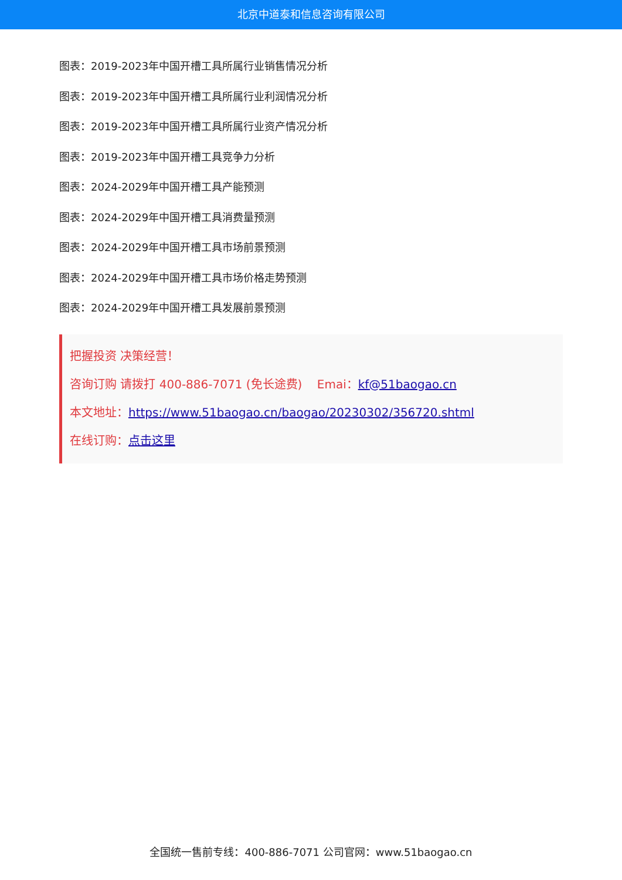北京中道泰和信息咨询有限公司
图表：2019-2023年中国开槽工具所属行业销售情况分析
图表：2019-2023年中国开槽工具所属行业利润情况分析
图表：2019-2023年中国开槽工具所属行业资产情况分析
图表：2019-2023年中国开槽工具竞争力分析
图表：2024-2029年中国开槽工具产能预测
图表：2024-2029年中国开槽工具消费量预测
图表：2024-2029年中国开槽工具市场前景预测
图表：2024-2029年中国开槽工具市场价格走势预测
图表：2024-2029年中国开槽工具发展前景预测
把握投资 决策经营！
咨询订购 请拨打 400-886-7071 (免长途费) Emai：kf@51baogao.cn
本文地址：https://www.51baogao.cn/baogao/20230302/356720.shtml
在线订购：点击这里
全国统一售前专线：400-886-7071 公司官网：www.51baogao.cn